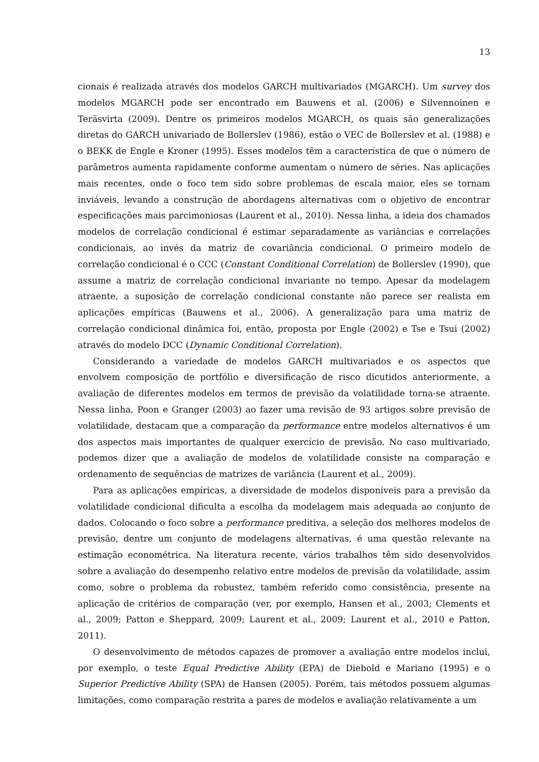13
cionais é realizada através dos modelos GARCH multivariados (MGARCH). Um survey dos modelos MGARCH pode ser encontrado em Bauwens et al. (2006) e Silvennoinen e Teräsvirta (2009). Dentre os primeiros modelos MGARCH, os quais são generalizações diretas do GARCH univariado de Bollerslev (1986), estão o VEC de Bollerslev et al. (1988) e o BEKK de Engle e Kroner (1995). Esses modelos têm a característica de que o número de parâmetros aumenta rapidamente conforme aumentam o número de séries. Nas aplicações mais recentes, onde o foco tem sido sobre problemas de escala maior, eles se tornam inviáveis, levando a construção de abordagens alternativas com o objetivo de encontrar especificações mais parcimoniosas (Laurent et al., 2010). Nessa linha, a ideia dos chamados modelos de correlação condicional é estimar separadamente as variâncias e correlações condicionais, ao invés da matriz de covariância condicional. O primeiro modelo de correlação condicional é o CCC (Constant Conditional Correlation) de Bollerslev (1990), que assume a matriz de correlação condicional invariante no tempo. Apesar da modelagem atraente, a suposição de correlação condicional constante não parece ser realista em aplicações empíricas (Bauwens et al., 2006). A generalização para uma matriz de correlação condicional dinâmica foi, então, proposta por Engle (2002) e Tse e Tsui (2002) através do modelo DCC (Dynamic Conditional Correlation).
Considerando a variedade de modelos GARCH multivariados e os aspectos que envolvem composição de portfólio e diversificação de risco dicutidos anteriormente, a avaliação de diferentes modelos em termos de previsão da volatilidade torna-se atraente. Nessa linha, Poon e Granger (2003) ao fazer uma revisão de 93 artigos sobre previsão de volatilidade, destacam que a comparação da performance entre modelos alternativos é um dos aspectos mais importantes de qualquer exercício de previsão. No caso multivariado, podemos dizer que a avaliação de modelos de volatilidade consiste na comparação e ordenamento de sequências de matrizes de variância (Laurent et al., 2009).
Para as aplicações empíricas, a diversidade de modelos disponíveis para a previsão da volatilidade condicional dificulta a escolha da modelagem mais adequada ao conjunto de dados. Colocando o foco sobre a performance preditiva, a seleção dos melhores modelos de previsão, dentre um conjunto de modelagens alternativas, é uma questão relevante na estimação econométrica. Na literatura recente, vários trabalhos têm sido desenvolvidos sobre a avaliação do desempenho relativo entre modelos de previsão da volatilidade, assim como, sobre o problema da robustez, também referido como consistência, presente na aplicação de critérios de comparação (ver, por exemplo, Hansen et al., 2003; Clements et al., 2009; Patton e Sheppard, 2009; Laurent et al., 2009; Laurent et al., 2010 e Patton, 2011).
O desenvolvimento de métodos capazes de promover a avaliação entre modelos inclui, por exemplo, o teste Equal Predictive Ability (EPA) de Diebold e Mariano (1995) e o Superior Predictive Ability (SPA) de Hansen (2005). Porém, tais métodos possuem algumas limitações, como comparação restrita a pares de modelos e avaliação relativamente a um